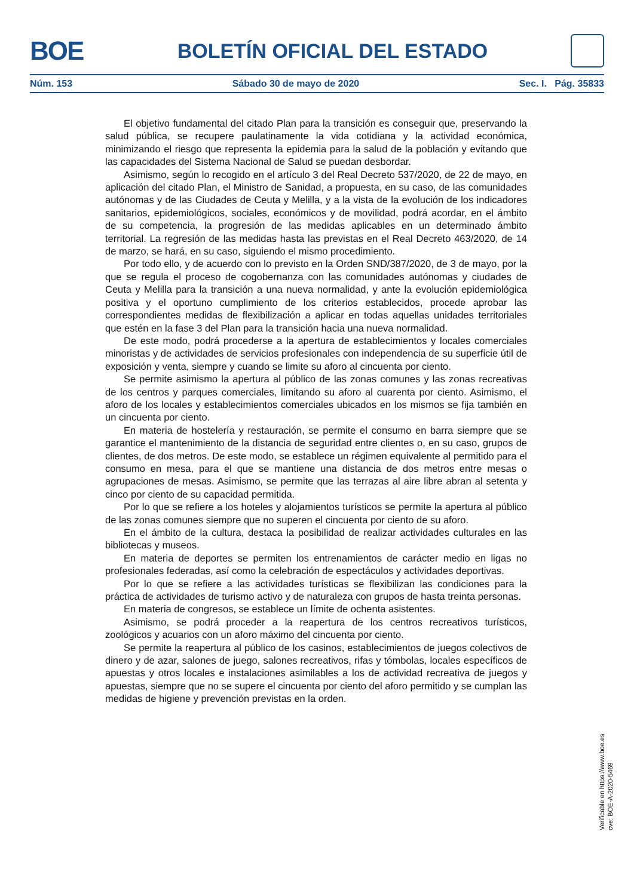BOE
BOLETÍN OFICIAL DEL ESTADO
Núm. 153 Sábado 30 de mayo de 2020 Sec. I. Pág. 35833
El objetivo fundamental del citado Plan para la transición es conseguir que, preservando la salud pública, se recupere paulatinamente la vida cotidiana y la actividad económica, minimizando el riesgo que representa la epidemia para la salud de la población y evitando que las capacidades del Sistema Nacional de Salud se puedan desbordar.
Asimismo, según lo recogido en el artículo 3 del Real Decreto 537/2020, de 22 de mayo, en aplicación del citado Plan, el Ministro de Sanidad, a propuesta, en su caso, de las comunidades autónomas y de las Ciudades de Ceuta y Melilla, y a la vista de la evolución de los indicadores sanitarios, epidemiológicos, sociales, económicos y de movilidad, podrá acordar, en el ámbito de su competencia, la progresión de las medidas aplicables en un determinado ámbito territorial. La regresión de las medidas hasta las previstas en el Real Decreto 463/2020, de 14 de marzo, se hará, en su caso, siguiendo el mismo procedimiento.
Por todo ello, y de acuerdo con lo previsto en la Orden SND/387/2020, de 3 de mayo, por la que se regula el proceso de cogobernanza con las comunidades autónomas y ciudades de Ceuta y Melilla para la transición a una nueva normalidad, y ante la evolución epidemiológica positiva y el oportuno cumplimiento de los criterios establecidos, procede aprobar las correspondientes medidas de flexibilización a aplicar en todas aquellas unidades territoriales que estén en la fase 3 del Plan para la transición hacia una nueva normalidad.
De este modo, podrá procederse a la apertura de establecimientos y locales comerciales minoristas y de actividades de servicios profesionales con independencia de su superficie útil de exposición y venta, siempre y cuando se limite su aforo al cincuenta por ciento.
Se permite asimismo la apertura al público de las zonas comunes y las zonas recreativas de los centros y parques comerciales, limitando su aforo al cuarenta por ciento. Asimismo, el aforo de los locales y establecimientos comerciales ubicados en los mismos se fija también en un cincuenta por ciento.
En materia de hostelería y restauración, se permite el consumo en barra siempre que se garantice el mantenimiento de la distancia de seguridad entre clientes o, en su caso, grupos de clientes, de dos metros. De este modo, se establece un régimen equivalente al permitido para el consumo en mesa, para el que se mantiene una distancia de dos metros entre mesas o agrupaciones de mesas. Asimismo, se permite que las terrazas al aire libre abran al setenta y cinco por ciento de su capacidad permitida.
Por lo que se refiere a los hoteles y alojamientos turísticos se permite la apertura al público de las zonas comunes siempre que no superen el cincuenta por ciento de su aforo.
En el ámbito de la cultura, destaca la posibilidad de realizar actividades culturales en las bibliotecas y museos.
En materia de deportes se permiten los entrenamientos de carácter medio en ligas no profesionales federadas, así como la celebración de espectáculos y actividades deportivas.
Por lo que se refiere a las actividades turísticas se flexibilizan las condiciones para la práctica de actividades de turismo activo y de naturaleza con grupos de hasta treinta personas.
En materia de congresos, se establece un límite de ochenta asistentes.
Asimismo, se podrá proceder a la reapertura de los centros recreativos turísticos, zoológicos y acuarios con un aforo máximo del cincuenta por ciento.
Se permite la reapertura al público de los casinos, establecimientos de juegos colectivos de dinero y de azar, salones de juego, salones recreativos, rifas y tómbolas, locales específicos de apuestas y otros locales e instalaciones asimilables a los de actividad recreativa de juegos y apuestas, siempre que no se supere el cincuenta por ciento del aforo permitido y se cumplan las medidas de higiene y prevención previstas en la orden.
Verificable en https://www.boe.es
cve: BOE-A-2020-5469